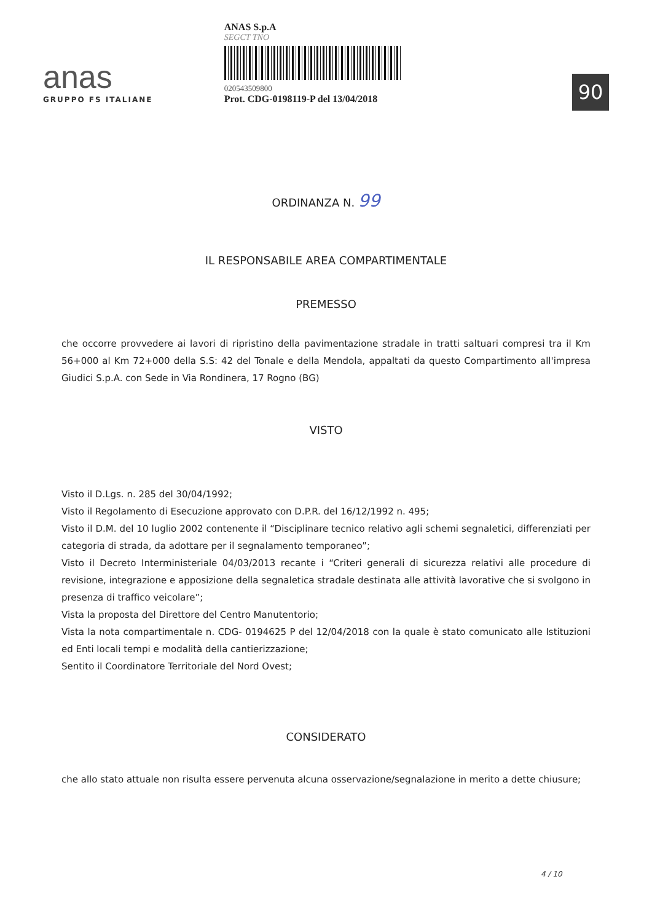anas
GRUPPO FS ITALIANE
ANAS S.p.A
SEGCT TNO
020543509800
Prot. CDG-0198119-P del 13/04/2018
90
ORDINANZA N. 99
IL RESPONSABILE AREA COMPARTIMENTALE
PREMESSO
che occorre provvedere ai lavori di ripristino della pavimentazione stradale in tratti saltuari compresi tra il Km 56+000 al Km 72+000 della S.S: 42 del Tonale e della Mendola, appaltati da questo Compartimento all'impresa Giudici S.p.A. con Sede in Via Rondinera, 17 Rogno (BG)
VISTO
Visto il D.Lgs. n. 285 del 30/04/1992;
Visto il Regolamento di Esecuzione approvato con D.P.R. del 16/12/1992 n. 495;
Visto il D.M. del 10 luglio 2002 contenente il “Disciplinare tecnico relativo agli schemi segnaletici, differenziati per categoria di strada, da adottare per il segnalamento temporaneo”;
Visto il Decreto Interministeriale 04/03/2013 recante i “Criteri generali di sicurezza relativi alle procedure di revisione, integrazione e apposizione della segnaletica stradale destinata alle attività lavorative che si svolgono in presenza di traffico veicolare”;
Vista la proposta del Direttore del Centro Manutentorio;
Vista la nota compartimentale n. CDG- 0194625 P del 12/04/2018 con la quale è stato comunicato alle Istituzioni ed Enti locali tempi e modalità della cantierizzazione;
Sentito il Coordinatore Territoriale del Nord Ovest;
CONSIDERATO
che allo stato attuale non risulta essere pervenuta alcuna osservazione/segnalazione in merito a dette chiusure;
4 / 10